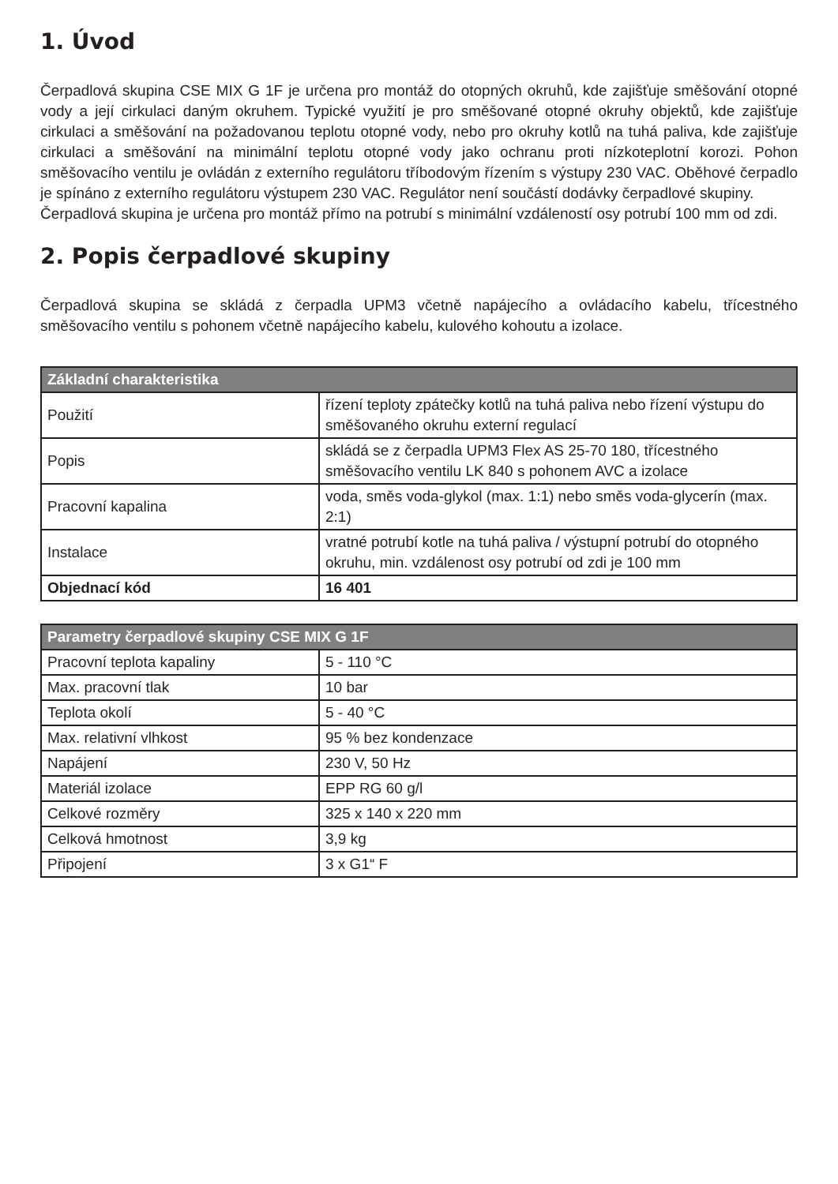1. Úvod
Čerpadlová skupina CSE MIX G 1F je určena pro montáž do otopných okruhů, kde zajišťuje směšování otopné vody a její cirkulaci daným okruhem. Typické využití je pro směšované otopné okruhy objektů, kde zajišťuje cirkulaci a směšování na požadovanou teplotu otopné vody, nebo pro okruhy kotlů na tuhá paliva, kde zajišťuje cirkulaci a směšování na minimální teplotu otopné vody jako ochranu proti nízkoteplotní korozi. Pohon směšovacího ventilu je ovládán z externího regulátoru tříbodovým řízením s výstupy 230 VAC. Oběhové čerpadlo je spínáno z externího regulátoru výstupem 230 VAC. Regulátor není součástí dodávky čerpadlové skupiny.
Čerpadlová skupina je určena pro montáž přímo na potrubí s minimální vzdáleností osy potrubí 100 mm od zdi.
2. Popis čerpadlové skupiny
Čerpadlová skupina se skládá z čerpadla UPM3 včetně napájecího a ovládacího kabelu, třícestného směšovacího ventilu s pohonem včetně napájecího kabelu, kulového kohoutu a izolace.
| Základní charakteristika | |
| --- | --- |
| Použití | řízení teploty zpátečky kotlů na tuhá paliva nebo řízení výstupu do směšovaného okruhu externí regulací |
| Popis | skládá se z čerpadla UPM3 Flex AS 25-70 180, třícestného směšovacího ventilu LK 840 s pohonem AVC a izolace |
| Pracovní kapalina | voda, směs voda-glykol (max. 1:1) nebo směs voda-glycerín (max. 2:1) |
| Instalace | vratné potrubí kotle na tuhá paliva / výstupní potrubí do otopného okruhu, min. vzdálenost osy potrubí od zdi je 100 mm |
| Objednací kód | 16 401 |
| Parametry čerpadlové skupiny CSE MIX G 1F | |
| --- | --- |
| Pracovní teplota kapaliny | 5 - 110 °C |
| Max. pracovní tlak | 10 bar |
| Teplota okolí | 5 - 40 °C |
| Max. relativní vlhkost | 95 % bez kondenzace |
| Napájení | 230 V, 50 Hz |
| Materiál izolace | EPP RG 60 g/l |
| Celkové rozměry | 325 x 140 x 220 mm |
| Celková hmotnost | 3,9 kg |
| Připojení | 3 x G1“ F |